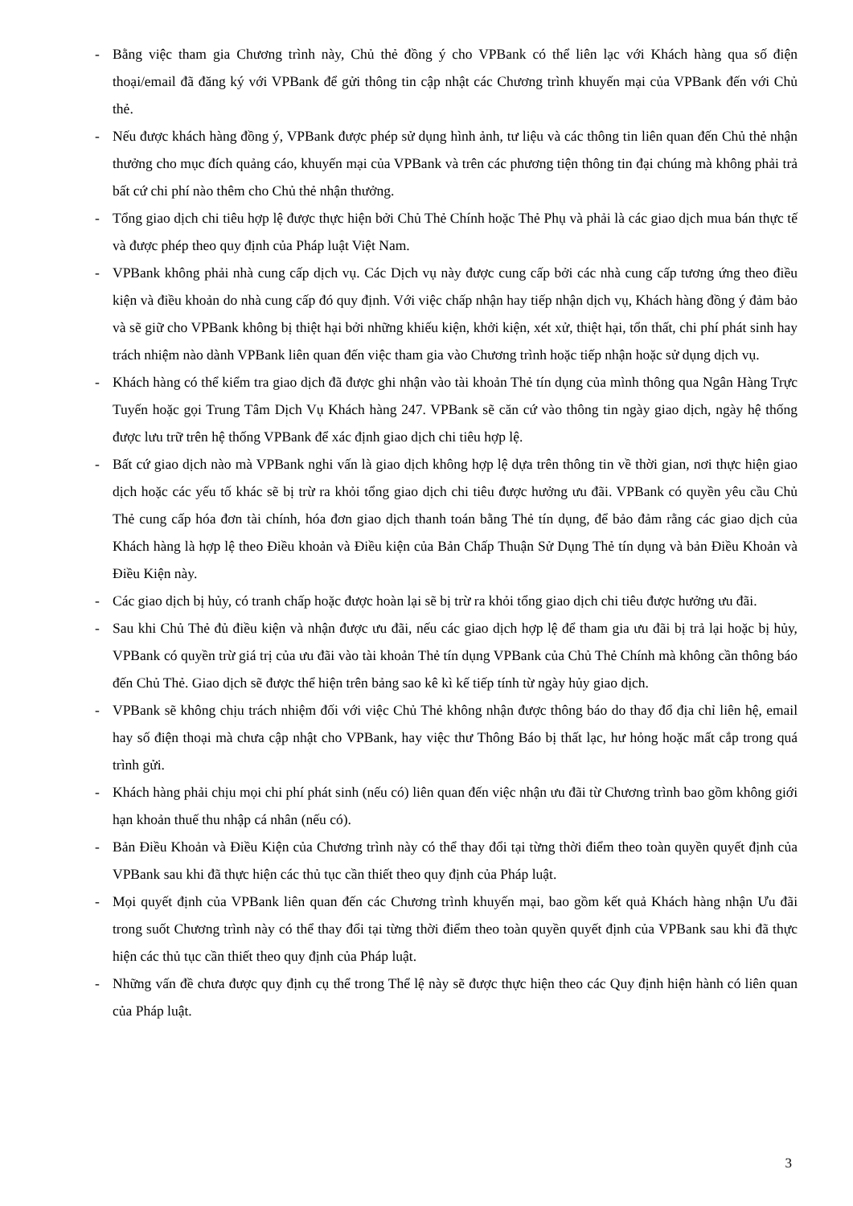- Bằng việc tham gia Chương trình này, Chủ thẻ đồng ý cho VPBank có thể liên lạc với Khách hàng qua số điện thoại/email đã đăng ký với VPBank để gửi thông tin cập nhật các Chương trình khuyến mại của VPBank đến với Chủ thẻ.
- Nếu được khách hàng đồng ý, VPBank được phép sử dụng hình ảnh, tư liệu và các thông tin liên quan đến Chủ thẻ nhận thưởng cho mục đích quảng cáo, khuyến mại của VPBank và trên các phương tiện thông tin đại chúng mà không phải trả bất cứ chi phí nào thêm cho Chủ thẻ nhận thưởng.
- Tổng giao dịch chi tiêu hợp lệ được thực hiện bởi Chủ Thẻ Chính hoặc Thẻ Phụ và phải là các giao dịch mua bán thực tế và được phép theo quy định của Pháp luật Việt Nam.
- VPBank không phải nhà cung cấp dịch vụ. Các Dịch vụ này được cung cấp bởi các nhà cung cấp tương ứng theo điều kiện và điều khoản do nhà cung cấp đó quy định. Với việc chấp nhận hay tiếp nhận dịch vụ, Khách hàng đồng ý đảm bảo và sẽ giữ cho VPBank không bị thiệt hại bởi những khiếu kiện, khởi kiện, xét xử, thiệt hại, tổn thất, chi phí phát sinh hay trách nhiệm nào dành VPBank liên quan đến việc tham gia vào Chương trình hoặc tiếp nhận hoặc sử dụng dịch vụ.
- Khách hàng có thể kiểm tra giao dịch đã được ghi nhận vào tài khoản Thẻ tín dụng của mình thông qua Ngân Hàng Trực Tuyến hoặc gọi Trung Tâm Dịch Vụ Khách hàng 247. VPBank sẽ căn cứ vào thông tin ngày giao dịch, ngày hệ thống được lưu trữ trên hệ thống VPBank để xác định giao dịch chi tiêu hợp lệ.
- Bất cứ giao dịch nào mà VPBank nghi vấn là giao dịch không hợp lệ dựa trên thông tin về thời gian, nơi thực hiện giao dịch hoặc các yếu tố khác sẽ bị trừ ra khỏi tổng giao dịch chi tiêu được hưởng ưu đãi. VPBank có quyền yêu cầu Chủ Thẻ cung cấp hóa đơn tài chính, hóa đơn giao dịch thanh toán bằng Thẻ tín dụng, để bảo đảm rằng các giao dịch của Khách hàng là hợp lệ theo Điều khoản và Điều kiện của Bản Chấp Thuận Sử Dụng Thẻ tín dụng và bản Điều Khoản và Điều Kiện này.
- Các giao dịch bị hủy, có tranh chấp hoặc được hoàn lại sẽ bị trừ ra khỏi tổng giao dịch chi tiêu được hưởng ưu đãi.
- Sau khi Chủ Thẻ đủ điều kiện và nhận được ưu đãi, nếu các giao dịch hợp lệ để tham gia ưu đãi bị trả lại hoặc bị hủy, VPBank có quyền trừ giá trị của ưu đãi vào tài khoản Thẻ tín dụng VPBank của Chủ Thẻ Chính mà không cần thông báo đến Chủ Thẻ. Giao dịch sẽ được thể hiện trên bảng sao kê kì kế tiếp tính từ ngày hủy giao dịch.
- VPBank sẽ không chịu trách nhiệm đối với việc Chủ Thẻ không nhận được thông báo do thay đổ địa chỉ liên hệ, email hay số điện thoại mà chưa cập nhật cho VPBank, hay việc thư Thông Báo bị thất lạc, hư hỏng hoặc mất cắp trong quá trình gửi.
- Khách hàng phải chịu mọi chi phí phát sinh (nếu có) liên quan đến việc nhận ưu đãi từ Chương trình bao gồm không giới hạn khoản thuế thu nhập cá nhân (nếu có).
- Bản Điều Khoản và Điều Kiện của Chương trình này có thể thay đổi tại từng thời điểm theo toàn quyền quyết định của VPBank sau khi đã thực hiện các thủ tục cần thiết theo quy định của Pháp luật.
- Mọi quyết định của VPBank liên quan đến các Chương trình khuyến mại, bao gồm kết quả Khách hàng nhận Ưu đãi trong suốt Chương trình này có thể thay đổi tại từng thời điểm theo toàn quyền quyết định của VPBank sau khi đã thực hiện các thủ tục cần thiết theo quy định của Pháp luật.
- Những vấn đề chưa được quy định cụ thể trong Thể lệ này sẽ được thực hiện theo các Quy định hiện hành có liên quan của Pháp luật.
3